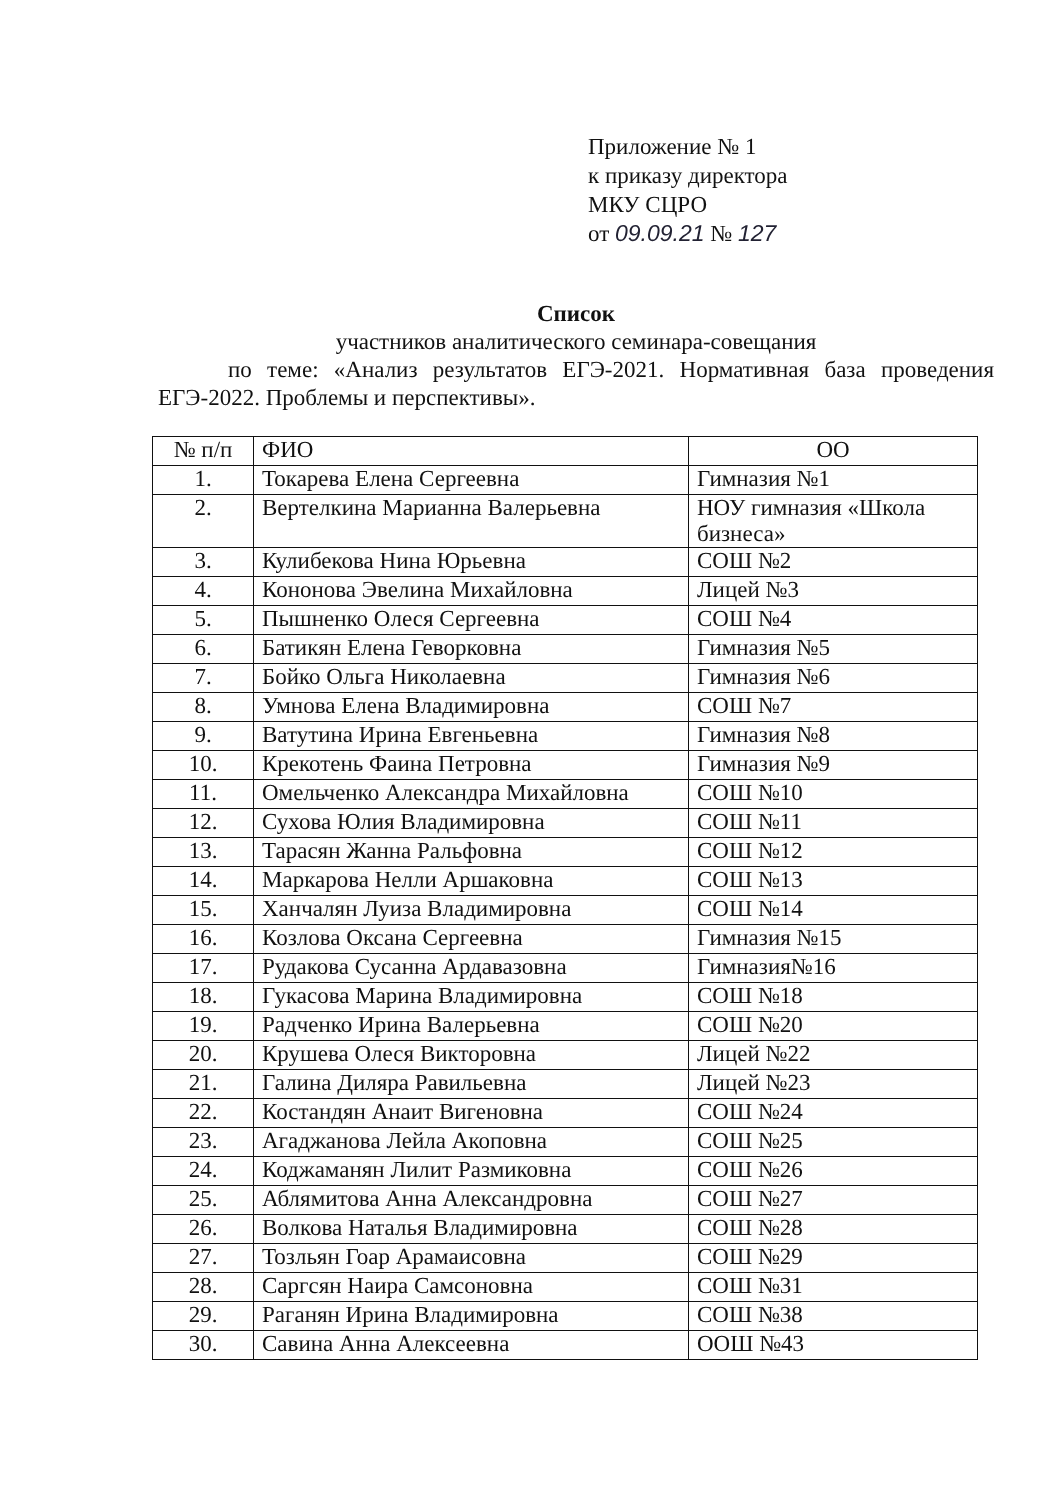Приложение № 1
к приказу директора
МКУ СЦРО
от 09.09.21 № 127
Список
участников аналитического семинара-совещания
по теме: «Анализ результатов ЕГЭ-2021. Нормативная база проведения ЕГЭ-2022. Проблемы и перспективы».
| № п/п | ФИО | ОО |
| --- | --- | --- |
| 1. | Токарева Елена Сергеевна | Гимназия №1 |
| 2. | Вертелкина Марианна Валерьевна | НОУ гимназия «Школа бизнеса» |
| 3. | Кулибекова Нина Юрьевна | СОШ №2 |
| 4. | Кононова Эвелина Михайловна | Лицей №3 |
| 5. | Пышненко Олеся Сергеевна | СОШ №4 |
| 6. | Батикян Елена Геворковна | Гимназия №5 |
| 7. | Бойко Ольга Николаевна | Гимназия №6 |
| 8. | Умнова Елена Владимировна | СОШ №7 |
| 9. | Ватутина Ирина Евгеньевна | Гимназия №8 |
| 10. | Крекотень Фаина Петровна | Гимназия №9 |
| 11. | Омельченко Александра Михайловна | СОШ №10 |
| 12. | Сухова Юлия Владимировна | СОШ №11 |
| 13. | Тарасян Жанна Ральфовна | СОШ №12 |
| 14. | Маркарова Нелли Аршаковна | СОШ №13 |
| 15. | Ханчалян Луиза Владимировна | СОШ №14 |
| 16. | Козлова Оксана Сергеевна | Гимназия №15 |
| 17. | Рудакова Сусанна Ардавазовна | Гимназия№16 |
| 18. | Гукасова Марина Владимировна | СОШ №18 |
| 19. | Радченко Ирина Валерьевна | СОШ №20 |
| 20. | Крушева Олеся Викторовна | Лицей №22 |
| 21. | Галина Диляра Равильевна | Лицей №23 |
| 22. | Костандян Анаит Вигеновна | СОШ №24 |
| 23. | Агаджанова Лейла Акоповна | СОШ №25 |
| 24. | Коджаманян Лилит Размиковна | СОШ №26 |
| 25. | Аблямитова Анна Александровна | СОШ №27 |
| 26. | Волкова Наталья Владимировна | СОШ №28 |
| 27. | Тозльян Гоар Арамаисовна | СОШ №29 |
| 28. | Саргсян Наира Самсоновна | СОШ №31 |
| 29. | Раганян Ирина Владимировна | СОШ №38 |
| 30. | Савина Анна Алексеевна | ООШ №43 |